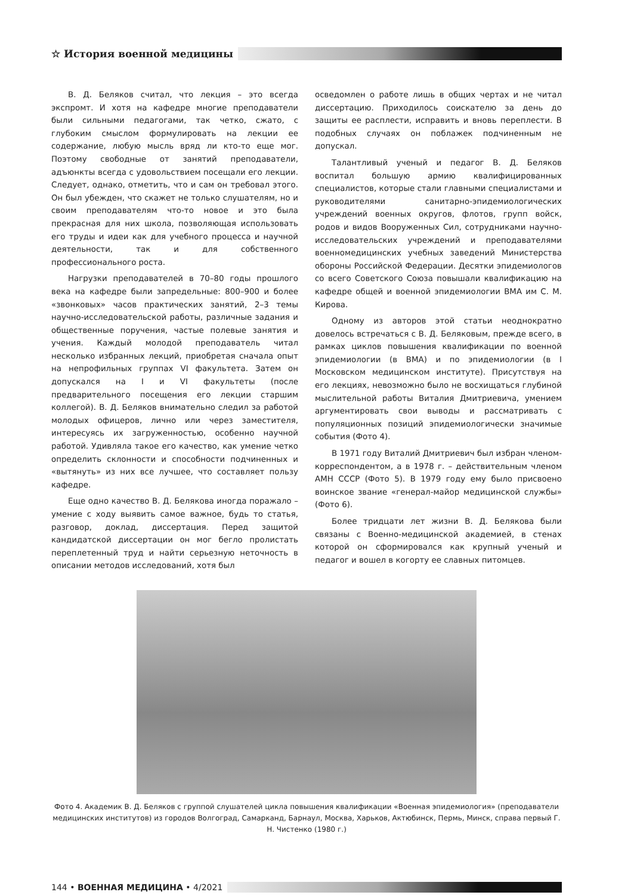☆ История военной медицины
В. Д. Беляков считал, что лекция – это всегда экспромт. И хотя на кафедре многие преподаватели были сильными педагогами, так четко, сжато, с глубоким смыслом формулировать на лекции ее содержание, любую мысль вряд ли кто-то еще мог. Поэтому свободные от занятий преподаватели, адъюнкты всегда с удовольствием посещали его лекции. Следует, однако, отметить, что и сам он требовал этого. Он был убежден, что скажет не только слушателям, но и своим преподавателям что-то новое и это была прекрасная для них школа, позволяющая использовать его труды и идеи как для учебного процесса и научной деятельности, так и для собственного профессионального роста.
Нагрузки преподавателей в 70–80 годы прошлого века на кафедре были запредельные: 800–900 и более «звонковых» часов практических занятий, 2–3 темы научно-исследовательской работы, различные задания и общественные поручения, частые полевые занятия и учения. Каждый молодой преподаватель читал несколько избранных лекций, приобретая сначала опыт на непрофильных группах VI факультета. Затем он допускался на I и VI факультеты (после предварительного посещения его лекции старшим коллегой). В. Д. Беляков внимательно следил за работой молодых офицеров, лично или через заместителя, интересуясь их загруженностью, особенно научной работой. Удивляла такое его качество, как умение четко определить склонности и способности подчиненных и «вытянуть» из них все лучшее, что составляет пользу кафедре.
Еще одно качество В. Д. Белякова иногда поражало – умение с ходу выявить самое важное, будь то статья, разговор, доклад, диссертация. Перед защитой кандидатской диссертации он мог бегло пролистать переплетенный труд и найти серьезную неточность в описании методов исследований, хотя был
осведомлен о работе лишь в общих чертах и не читал диссертацию. Приходилось соискателю за день до защиты ее расплести, исправить и вновь переплести. В подобных случаях он поблажек подчиненным не допускал.
Талантливый ученый и педагог В. Д. Беляков воспитал большую армию квалифицированных специалистов, которые стали главными специалистами и руководителями санитарно-эпидемиологических учреждений военных округов, флотов, групп войск, родов и видов Вооруженных Сил, сотрудниками научно-исследовательских учреждений и преподавателями военномедицинских учебных заведений Министерства обороны Российской Федерации. Десятки эпидемиологов со всего Советского Союза повышали квалификацию на кафедре общей и военной эпидемиологии ВМА им С. М. Кирова.
Одному из авторов этой статьи неоднократно довелось встречаться с В. Д. Беляковым, прежде всего, в рамках циклов повышения квалификации по военной эпидемиологии (в ВМА) и по эпидемиологии (в I Московском медицинском институте). Присутствуя на его лекциях, невозможно было не восхищаться глубиной мыслительной работы Виталия Дмитриевича, умением аргументировать свои выводы и рассматривать с популяционных позиций эпидемиологически значимые события (Фото 4).
В 1971 году Виталий Дмитриевич был избран членом-корреспондентом, а в 1978 г. – действительным членом АМН СССР (Фото 5). В 1979 году ему было присвоено воинское звание «генерал-майор медицинской службы» (Фото 6).
Более тридцати лет жизни В. Д. Белякова были связаны с Военно-медицинской академией, в стенах которой он сформировался как крупный ученый и педагог и вошел в когорту ее славных питомцев.
Фото 4. Академик В. Д. Беляков с группой слушателей цикла повышения квалификации «Военная эпидемиология» (преподаватели медицинских институтов) из городов Волгоград, Самарканд, Барнаул, Москва, Харьков, Актюбинск, Пермь, Минск, справа первый Г. Н. Чистенко (1980 г.)
144 • ВОЕННАЯ МЕДИЦИНА • 4/2021